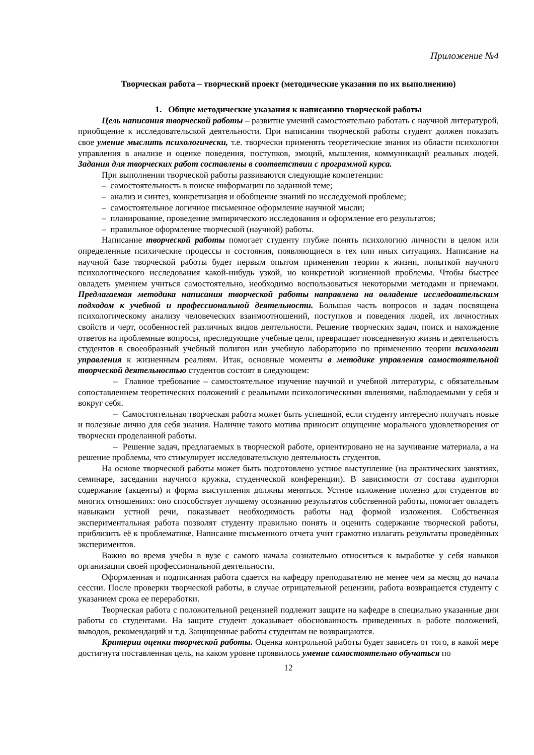Приложение №4
Творческая работа – творческий проект (методические указания по их выполнению)
1. Общие методические указания к написанию творческой работы
Цель написания творческой работы – развитие умений самостоятельно работать с научной литературой, приобщение к исследовательской деятельности. При написании творческой работы студент должен показать свое умение мыслить психологически, т.е. творчески применять теоретические знания из области психологии управления в анализе и оценке поведения, поступков, эмоций, мышления, коммуникаций реальных людей. Задания для творческих работ составлены в соответствии с программой курса.
При выполнении творческой работы развиваются следующие компетенции:
– самостоятельность в поиске информации по заданной теме;
– анализ и синтез, конкретизация и обобщение знаний по исследуемой проблеме;
– самостоятельное логичное письменное оформление научной мысли;
– планирование, проведение эмпирического исследования и оформление его результатов;
– правильное оформление творческой (научной) работы.
Написание творческой работы помогает студенту глубже понять психологию личности в целом или определенные психические процессы и состояния, появляющиеся в тех или иных ситуациях. Написание на научной базе творческой работы будет первым опытом применения теории к жизни, попыткой научного психологического исследования какой-нибудь узкой, но конкретной жизненной проблемы. Чтобы быстрее овладеть умением учиться самостоятельно, необходимо воспользоваться некоторыми методами и приемами. Предлагаемая методика написания творческой работы направлена на овладение исследовательским подходом к учебной и профессиональной деятельности. Большая часть вопросов и задач посвящена психологическому анализу человеческих взаимоотношений, поступков и поведения людей, их личностных свойств и черт, особенностей различных видов деятельности. Решение творческих задач, поиск и нахождение ответов на проблемные вопросы, преследующие учебные цели, превращает повседневную жизнь и деятельность студентов в своеобразный учебный полигон или учебную лабораторию по применению теории психологии управления к жизненным реалиям. Итак, основные моменты в методике управления самостоятельной творческой деятельностью студентов состоят в следующем:
– Главное требование – самостоятельное изучение научной и учебной литературы, с обязательным сопоставлением теоретических положений с реальными психологическими явлениями, наблюдаемыми у себя и вокруг себя.
– Самостоятельная творческая работа может быть успешной, если студенту интересно получать новые и полезные лично для себя знания. Наличие такого мотива приносит ощущение морального удовлетворения от творчески проделанной работы.
– Решение задач, предлагаемых в творческой работе, ориентировано не на заучивание материала, а на решение проблемы, что стимулирует исследовательскую деятельность студентов.
На основе творческой работы может быть подготовлено устное выступление (на практических занятиях, семинаре, заседании научного кружка, студенческой конференции). В зависимости от состава аудитории содержание (акценты) и форма выступления должны меняться. Устное изложение полезно для студентов во многих отношениях: оно способствует лучшему осознанию результатов собственной работы, помогает овладеть навыками устной речи, показывает необходимость работы над формой изложения. Собственная экспериментальная работа позволят студенту правильно понять и оценить содержание творческой работы, приблизить её к проблематике. Написание письменного отчета учит грамотно излагать результаты проведённых экспериментов.
Важно во время учебы в вузе с самого начала сознательно относиться к выработке у себя навыков организации своей профессиональной деятельности.
Оформленная и подписанная работа сдается на кафедру преподавателю не менее чем за месяц до начала сессии. После проверки творческой работы, в случае отрицательной рецензии, работа возвращается студенту с указанием срока ее переработки.
Творческая работа с положительной рецензией подлежит защите на кафедре в специально указанные дни работы со студентами. На защите студент доказывает обоснованность приведенных в работе положений, выводов, рекомендаций и т.д. Защищенные работы студентам не возвращаются.
Критерии оценки творческой работы. Оценка контрольной работы будет зависеть от того, в какой мере достигнута поставленная цель, на каком уровне проявилось умение самостоятельно обучаться по
12